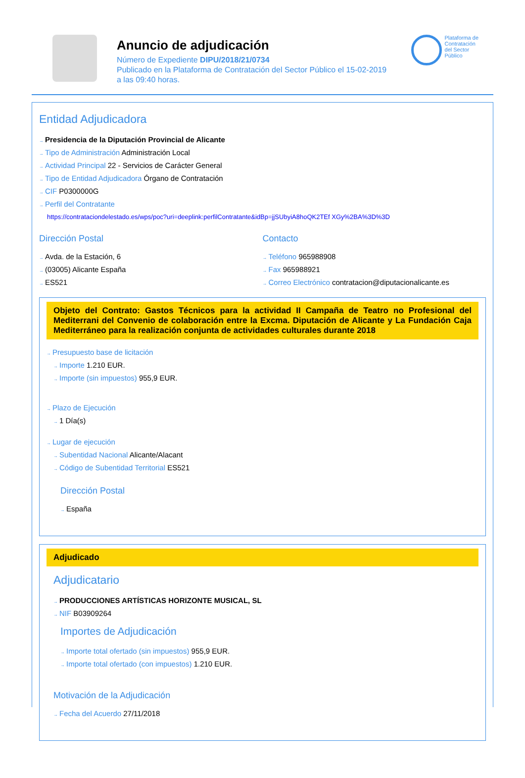Anuncio de adjudicación
Número de Expediente DIPU/2018/21/0734
Publicado en la Plataforma de Contratación del Sector Público el 15-02-2019
a las 09:40 horas.
Plataforma de
Contratación
del Sector
Público
Entidad Adjudicadora
→ Presidencia de la Diputación Provincial de Alicante
→ Tipo de Administración Administración Local
→ Actividad Principal 22 - Servicios de Carácter General
→ Tipo de Entidad Adjudicadora Órgano de Contratación
→ CIF P0300000G
→ Perfil del Contratante
https://contrataciondelestado.es/wps/poc?uri=deeplink:perfilContratante&idBp=jjSUbyiA8hoQK2TEf XGy%2BA%3D%3D
Dirección Postal
→ Avda. de la Estación, 6
→ (03005) Alicante España
→ ES521
Contacto
→ Teléfono 965988908
→ Fax 965988921
→ Correo Electrónico contratacion@diputacionalicante.es
Objeto del Contrato: Gastos Técnicos para la actividad II Campaña de Teatro no Profesional del Mediterrani del Convenio de colaboración entre la Excma. Diputación de Alicante y La Fundación Caja Mediterráneo para la realización conjunta de actividades culturales durante 2018
→ Presupuesto base de licitación
→ Importe 1.210 EUR.
→ Importe (sin impuestos) 955,9 EUR.
→ Plazo de Ejecución
→ 1 Día(s)
→ Lugar de ejecución
→ Subentidad Nacional Alicante/Alacant
→ Código de Subentidad Territorial ES521
Dirección Postal
→ España
Adjudicado
Adjudicatario
→ PRODUCCIONES ARTÍSTICAS HORIZONTE MUSICAL, SL
→ NIF B03909264
Importes de Adjudicación
→ Importe total ofertado (sin impuestos) 955,9 EUR.
→ Importe total ofertado (con impuestos) 1.210 EUR.
Motivación de la Adjudicación
→ Fecha del Acuerdo 27/11/2018